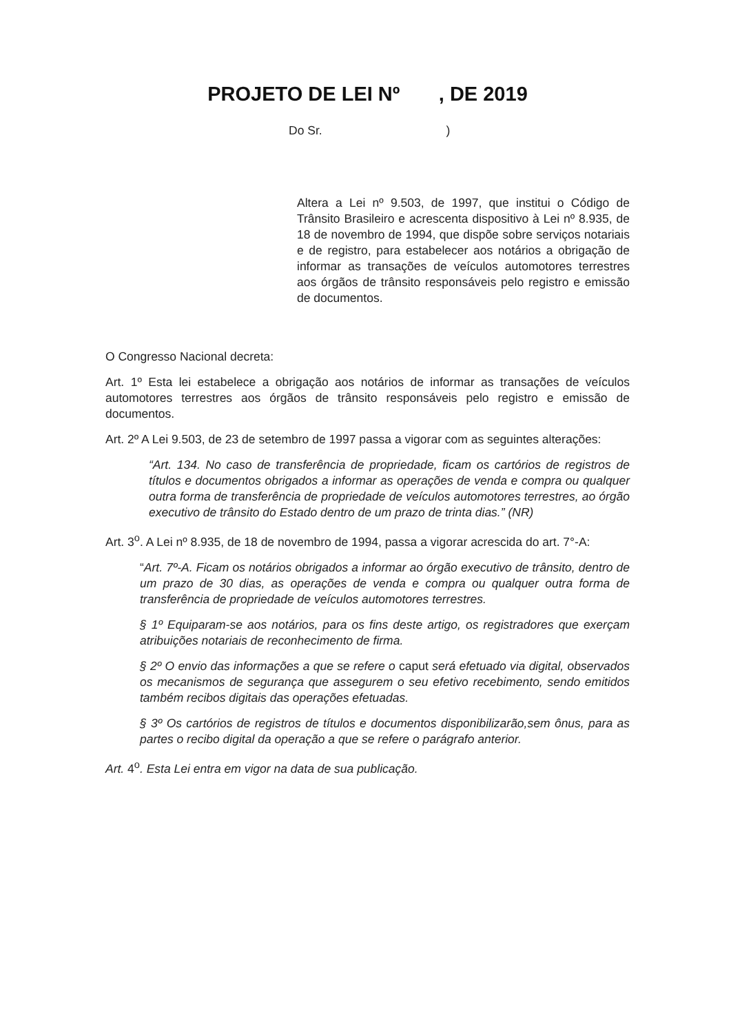PROJETO DE LEI Nº , DE 2019
Do Sr. )
Altera a Lei nº 9.503, de 1997, que institui o Código de Trânsito Brasileiro e acrescenta dispositivo à Lei nº 8.935, de 18 de novembro de 1994, que dispõe sobre serviços notariais e de registro, para estabelecer aos notários a obrigação de informar as transações de veículos automotores terrestres aos órgãos de trânsito responsáveis pelo registro e emissão de documentos.
O Congresso Nacional decreta:
Art. 1º Esta lei estabelece a obrigação aos notários de informar as transações de veículos automotores terrestres aos órgãos de trânsito responsáveis pelo registro e emissão de documentos.
Art. 2º A Lei 9.503, de 23 de setembro de 1997 passa a vigorar com as seguintes alterações:
“Art. 134. No caso de transferência de propriedade, ficam os cartórios de registros de títulos e documentos obrigados a informar as operações de venda e compra ou qualquer outra forma de transferência de propriedade de veículos automotores terrestres, ao órgão executivo de trânsito do Estado dentro de um prazo de trinta dias.” (NR)
Art. 3<sup>o</sup>. A Lei nº 8.935, de 18 de novembro de 1994, passa a vigorar acrescida do art. 7°-A:
“Art. 7º-A. Ficam os notários obrigados a informar ao órgão executivo de trânsito, dentro de um prazo de 30 dias, as operações de venda e compra ou qualquer outra forma de transferência de propriedade de veículos automotores terrestres.
§ 1º Equiparam-se aos notários, para os fins deste artigo, os registradores que exerçam atribuições notariais de reconhecimento de firma.
§ 2º O envio das informações a que se refere o caput será efetuado via digital, observados os mecanismos de segurança que assegurem o seu efetivo recebimento, sendo emitidos também recibos digitais das operações efetuadas.
§ 3º Os cartórios de registros de títulos e documentos disponibilizarão,sem ônus, para as partes o recibo digital da operação a que se refere o parágrafo anterior.
Art. 4<sup>o</sup>. Esta Lei entra em vigor na data de sua publicação.